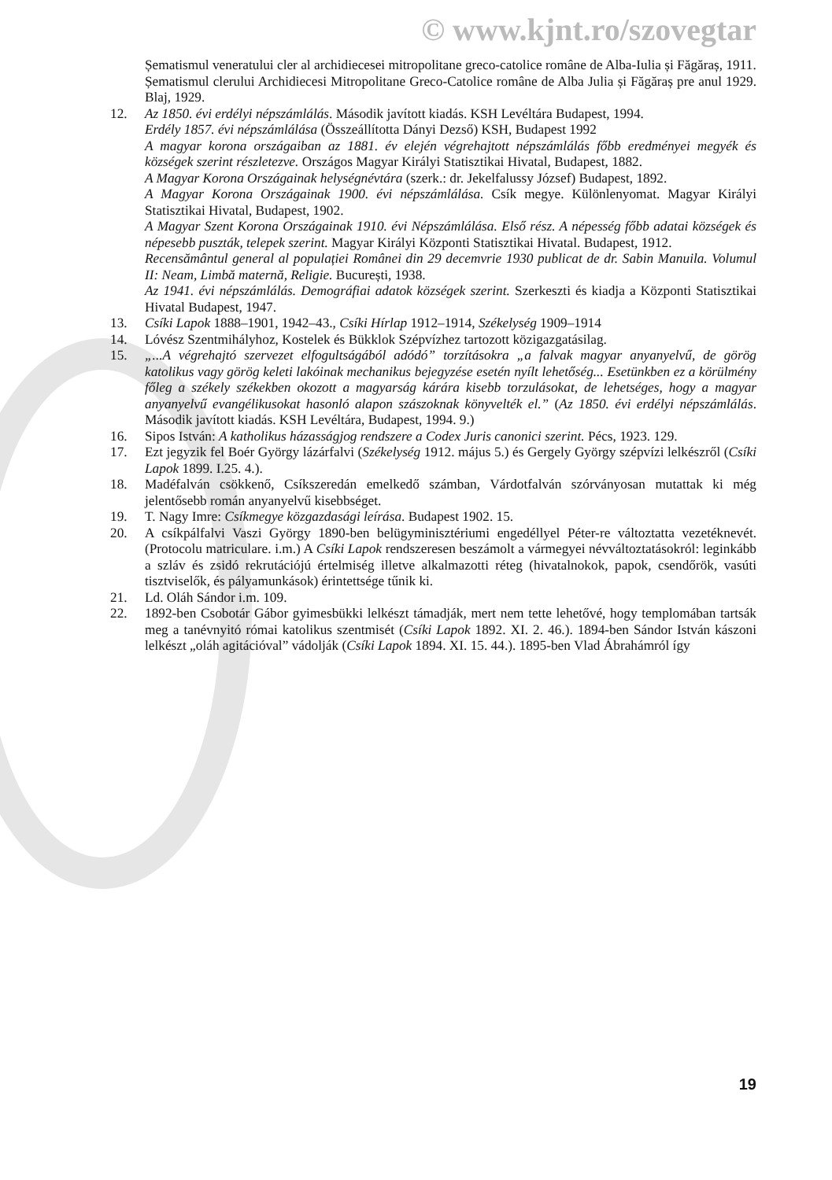© www.kjnt.ro/szovegtar
Șematismul veneratului cler al archidiecesei mitropolitane greco-catolice române de Alba-Iulia și Făgăraș, 1911.
Șematismul clerului Archidiecesi Mitropolitane Greco-Catolice române de Alba Julia și Făgăraș pre anul 1929. Blaj, 1929.
12. Az 1850. évi erdélyi népszámlálás. Második javított kiadás. KSH Levéltára Budapest, 1994.
Erdély 1857. évi népszámlálása (Összeállította Dányi Dezső) KSH, Budapest 1992
A magyar korona országaiban az 1881. év elején végrehajtott népszámlálás főbb eredményei megyék és községek szerint részletezve. Országos Magyar Királyi Statisztikai Hivatal, Budapest, 1882.
A Magyar Korona Országainak helységnévtára (szerk.: dr. Jekelfalussy József) Budapest, 1892.
A Magyar Korona Országainak 1900. évi népszámlálása. Csík megye. Különlenyomat. Magyar Királyi Statisztikai Hivatal, Budapest, 1902.
A Magyar Szent Korona Országainak 1910. évi Népszámlálása. Első rész. A népesség főbb adatai községek és népesebb puszták, telepek szerint. Magyar Királyi Központi Statisztikai Hivatal. Budapest, 1912.
Recensământul general al populației Românei din 29 decemvrie 1930 publicat de dr. Sabin Manuila. Volumul II: Neam, Limbă maternă, Religie. București, 1938.
Az 1941. évi népszámlálás. Demográfiai adatok községek szerint. Szerkeszti és kiadja a Központi Statisztikai Hivatal Budapest, 1947.
13. Csíki Lapok 1888–1901, 1942–43., Csíki Hírlap 1912–1914, Székelység 1909–1914
14. Lóvész Szentmihályhoz, Kostelek és Bükklok Szépvízhez tartozott közigazgatásilag.
15. „...A végrehajtó szervezet elfogultságából adódó” torzításokra „a falvak magyar anyanyelvű, de görög katolikus vagy görög keleti lakóinak mechanikus bejegyzése esetén nyílt lehetőség... Esetünkben ez a körülmény főleg a székely székekben okozott a magyarság kárára kisebb torzulásokat, de lehetséges, hogy a magyar anyanyelvű evangélikusokat hasonló alapon szászoknak könyvelték el.” (Az 1850. évi erdélyi népszámlálás. Második javított kiadás. KSH Levéltára, Budapest, 1994. 9.)
16. Sipos István: A katholikus házasságjog rendszere a Codex Juris canonici szerint. Pécs, 1923. 129.
17. Ezt jegyzik fel Boér György lázárfalvi (Székelység 1912. május 5.) és Gergely György szépvízi lelkészről (Csíki Lapok 1899. I.25. 4.).
18. Madéfalván csökkenő, Csíkszeredán emelkedő számban, Várdotfalván szórványosan mutattak ki még jelentősebb román anyanyelvű kisebbséget.
19. T. Nagy Imre: Csíkmegye közgazdasági leírása. Budapest 1902. 15.
20. A csíkpálfalvi Vaszi György 1890-ben belügyminisztériumi engedéllyel Péter-re változtatta vezetéknevét.(Protocolu matriculare. i.m.) A Csíki Lapok rendszeresen beszámolt a vármegyei névváltoztatásokról: leginkább a szláv és zsidó rekrutációjú értelmiség illetve alkalmazotti réteg (hivatalnokok, papok, csendőrök, vasúti tisztviselők, és pályamunkások) érintettsége tűnik ki.
21. Ld. Oláh Sándor i.m. 109.
22. 1892-ben Csobotár Gábor gyimesbükki lelkészt támadják, mert nem tette lehetővé, hogy templomában tartsák meg a tanévnyitó római katolikus szentmisét (Csíki Lapok 1892. XI. 2. 46.). 1894-ben Sándor István kászoni lelkészt „oláh agitációval” vádolják (Csíki Lapok 1894. XI. 15. 44.). 1895-ben Vlad Ábrahámról így
19